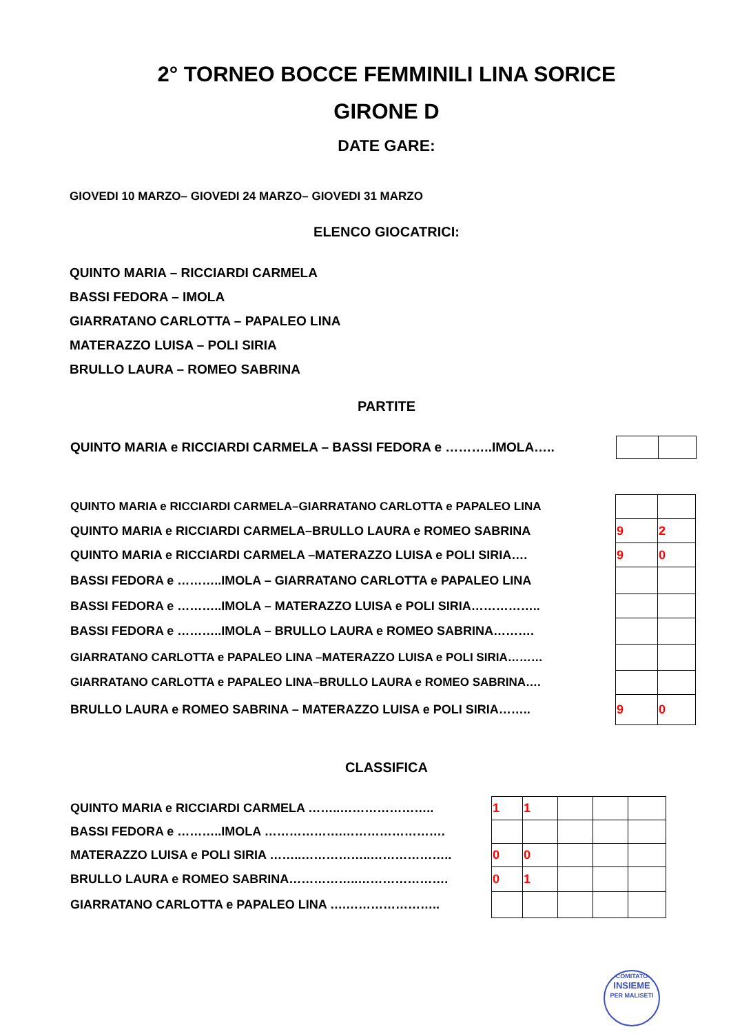2° TORNEO BOCCE FEMMINILI LINA SORICE
GIRONE D
DATE GARE:
GIOVEDI 10 MARZO– GIOVEDI 24 MARZO– GIOVEDI 31 MARZO
ELENCO GIOCATRICI:
QUINTO MARIA – RICCIARDI CARMELA
BASSI FEDORA – IMOLA
GIARRATANO CARLOTTA – PAPALEO LINA
MATERAZZO LUISA – POLI SIRIA
BRULLO LAURA – ROMEO SABRINA
PARTITE
| QUINTO MARIA e RICCIARDI CARMELA – BASSI FEDORA e ………..IMOLA….. | |
| QUINTO MARIA e RICCIARDI CARMELA–GIARRATANO CARLOTTA e PAPALEO LINA | | |
| QUINTO MARIA e RICCIARDI CARMELA–BRULLO LAURA e ROMEO SABRINA | 9 | 2 |
| QUINTO MARIA e RICCIARDI CARMELA –MATERAZZO LUISA e POLI SIRIA…. | 9 | 0 |
| BASSI FEDORA e ………..IMOLA – GIARRATANO CARLOTTA e PAPALEO LINA | | |
| BASSI FEDORA e ………..IMOLA – MATERAZZO LUISA e POLI SIRIA…………….. | | |
| BASSI FEDORA e ………..IMOLA – BRULLO LAURA e ROMEO SABRINA………. | | |
| GIARRATANO CARLOTTA e PAPALEO LINA –MATERAZZO LUISA e POLI SIRIA……… | | |
| GIARRATANO CARLOTTA e PAPALEO LINA–BRULLO LAURA e ROMEO SABRINA…. | | |
| BRULLO LAURA e ROMEO SABRINA – MATERAZZO LUISA e POLI SIRIA…….. | 9 | 0 |
CLASSIFICA
| QUINTO MARIA e RICCIARDI CARMELA ……..………………….. | 1 | 1 | | | |
| BASSI FEDORA e ………..IMOLA ……………….……………………. | | | | | |
| MATERAZZO LUISA e POLI SIRIA ……..……………..……………….. | 0 | 0 | | | |
| BRULLO LAURA e ROMEO SABRINA……………..…………………. | 0 | 1 | | | |
| GIARRATANO CARLOTTA e PAPALEO LINA ….………………….. | | | | | |
COMITATO
INSIEME
PER MALISETI